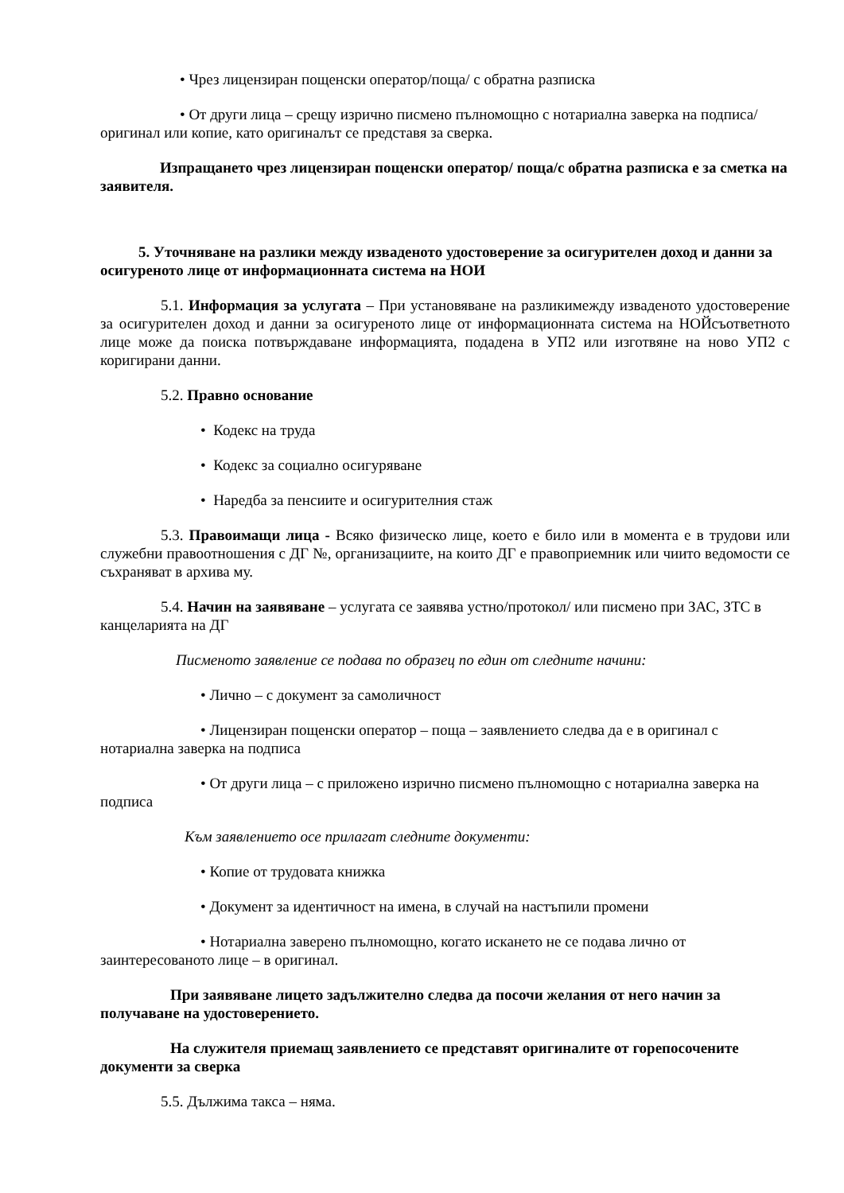• Чрез лицензиран пощенски оператор/поща/ с обратна разписка
• От други лица – срещу изрично писмено пълномощно с нотариална заверка на подписа/оригинал или копие, като оригиналът се представя за сверка.
Изпращането чрез лицензиран пощенски оператор/ поща/с обратна разписка е за сметка на заявителя.
5. Уточняване на разлики между изваденото удостоверение за осигурителен доход и данни за осигуреното лице от информационната система на НОИ
5.1. Информация за услугата – При установяване на разликимежду изваденото удостоверение за осигурителен доход и данни за осигуреното лице от информационната система на НОЙсъответното лице може да поиска потвърждаване информацията, подадена в УП2 или изготвяне на ново УП2 с коригирани данни.
5.2. Правно основание
• Кодекс на труда
• Кодекс за социално осигуряване
• Наредба за пенсиите и осигурителния стаж
5.3. Правоимащи лица - Всяко физическо лице, което е било или в момента е в трудови или служебни правоотношения с ДГ №, организациите, на които ДГ е правоприемник или чиито ведомости се съхраняват в архива му.
5.4. Начин на заявяване – услугата се заявява устно/протокол/ или писмено при ЗАС, ЗТС в канцеларията на ДГ
Писменото заявление се подава по образец по един от следните начини:
• Лично – с документ за самоличност
• Лицензиран пощенски оператор – поща – заявлението следва да е в оригинал с нотариална заверка на подписа
• От други лица – с приложено изрично писмено пълномощно с нотариална заверка на подписа
Към заявлението осе прилагат следните документи:
• Копие от трудовата книжка
• Документ за идентичност на имена, в случай на настъпили промени
• Нотариална заверено пълномощно, когато искането не се подава лично от заинтересованото лице – в оригинал.
При заявяване лицето задължително следва да посочи желания от него начин за получаване на удостоверението.
На служителя приемащ заявлението се представят оригиналите от горепосочените документи за сверка
5.5. Дължима такса – няма.